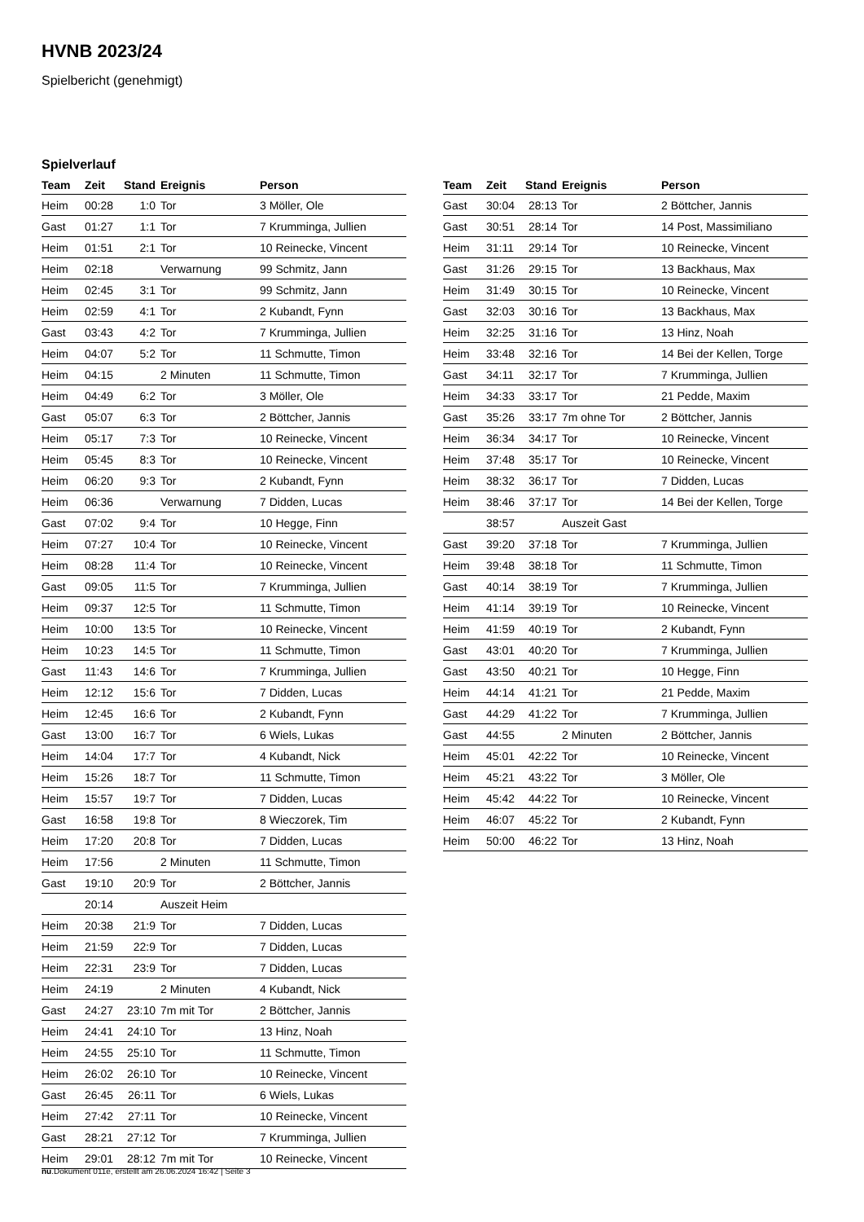HVNB 2023/24
Spielbericht (genehmigt)
Spielverlauf
| Team | Zeit | Stand | Ereignis | Person |
| --- | --- | --- | --- | --- |
| Heim | 00:28 | 1:0 | Tor | 3 Möller, Ole |
| Gast | 01:27 | 1:1 | Tor | 7 Krumminga, Jullien |
| Heim | 01:51 | 2:1 | Tor | 10 Reinecke, Vincent |
| Heim | 02:18 | | Verwarnung | 99 Schmitz, Jann |
| Heim | 02:45 | 3:1 | Tor | 99 Schmitz, Jann |
| Heim | 02:59 | 4:1 | Tor | 2 Kubandt, Fynn |
| Gast | 03:43 | 4:2 | Tor | 7 Krumminga, Jullien |
| Heim | 04:07 | 5:2 | Tor | 11 Schmutte, Timon |
| Heim | 04:15 | | 2 Minuten | 11 Schmutte, Timon |
| Heim | 04:49 | 6:2 | Tor | 3 Möller, Ole |
| Gast | 05:07 | 6:3 | Tor | 2 Böttcher, Jannis |
| Heim | 05:17 | 7:3 | Tor | 10 Reinecke, Vincent |
| Heim | 05:45 | 8:3 | Tor | 10 Reinecke, Vincent |
| Heim | 06:20 | 9:3 | Tor | 2 Kubandt, Fynn |
| Heim | 06:36 | | Verwarnung | 7 Didden, Lucas |
| Gast | 07:02 | 9:4 | Tor | 10 Hegge, Finn |
| Heim | 07:27 | 10:4 | Tor | 10 Reinecke, Vincent |
| Heim | 08:28 | 11:4 | Tor | 10 Reinecke, Vincent |
| Gast | 09:05 | 11:5 | Tor | 7 Krumminga, Jullien |
| Heim | 09:37 | 12:5 | Tor | 11 Schmutte, Timon |
| Heim | 10:00 | 13:5 | Tor | 10 Reinecke, Vincent |
| Heim | 10:23 | 14:5 | Tor | 11 Schmutte, Timon |
| Gast | 11:43 | 14:6 | Tor | 7 Krumminga, Jullien |
| Heim | 12:12 | 15:6 | Tor | 7 Didden, Lucas |
| Heim | 12:45 | 16:6 | Tor | 2 Kubandt, Fynn |
| Gast | 13:00 | 16:7 | Tor | 6 Wiels, Lukas |
| Heim | 14:04 | 17:7 | Tor | 4 Kubandt, Nick |
| Heim | 15:26 | 18:7 | Tor | 11 Schmutte, Timon |
| Heim | 15:57 | 19:7 | Tor | 7 Didden, Lucas |
| Gast | 16:58 | 19:8 | Tor | 8 Wieczorek, Tim |
| Heim | 17:20 | 20:8 | Tor | 7 Didden, Lucas |
| Heim | 17:56 | | 2 Minuten | 11 Schmutte, Timon |
| Gast | 19:10 | 20:9 | Tor | 2 Böttcher, Jannis |
| | 20:14 | | Auszeit Heim | |
| Heim | 20:38 | 21:9 | Tor | 7 Didden, Lucas |
| Heim | 21:59 | 22:9 | Tor | 7 Didden, Lucas |
| Heim | 22:31 | 23:9 | Tor | 7 Didden, Lucas |
| Heim | 24:19 | | 2 Minuten | 4 Kubandt, Nick |
| Gast | 24:27 | 23:10 | 7m mit Tor | 2 Böttcher, Jannis |
| Heim | 24:41 | 24:10 | Tor | 13 Hinz, Noah |
| Heim | 24:55 | 25:10 | Tor | 11 Schmutte, Timon |
| Heim | 26:02 | 26:10 | Tor | 10 Reinecke, Vincent |
| Gast | 26:45 | 26:11 | Tor | 6 Wiels, Lukas |
| Heim | 27:42 | 27:11 | Tor | 10 Reinecke, Vincent |
| Gast | 28:21 | 27:12 | Tor | 7 Krumminga, Jullien |
| Heim | 29:01 | 28:12 | 7m mit Tor | 10 Reinecke, Vincent |
| Team | Zeit | Stand | Ereignis | Person |
| --- | --- | --- | --- | --- |
| Gast | 30:04 | 28:13 | Tor | 2 Böttcher, Jannis |
| Gast | 30:51 | 28:14 | Tor | 14 Post, Massimiliano |
| Heim | 31:11 | 29:14 | Tor | 10 Reinecke, Vincent |
| Gast | 31:26 | 29:15 | Tor | 13 Backhaus, Max |
| Heim | 31:49 | 30:15 | Tor | 10 Reinecke, Vincent |
| Gast | 32:03 | 30:16 | Tor | 13 Backhaus, Max |
| Heim | 32:25 | 31:16 | Tor | 13 Hinz, Noah |
| Heim | 33:48 | 32:16 | Tor | 14 Bei der Kellen, Torge |
| Gast | 34:11 | 32:17 | Tor | 7 Krumminga, Jullien |
| Heim | 34:33 | 33:17 | Tor | 21 Pedde, Maxim |
| Gast | 35:26 | 33:17 | 7m ohne Tor | 2 Böttcher, Jannis |
| Heim | 36:34 | 34:17 | Tor | 10 Reinecke, Vincent |
| Heim | 37:48 | 35:17 | Tor | 10 Reinecke, Vincent |
| Heim | 38:32 | 36:17 | Tor | 7 Didden, Lucas |
| Heim | 38:46 | 37:17 | Tor | 14 Bei der Kellen, Torge |
| | 38:57 | | Auszeit Gast | |
| Gast | 39:20 | 37:18 | Tor | 7 Krumminga, Jullien |
| Heim | 39:48 | 38:18 | Tor | 11 Schmutte, Timon |
| Gast | 40:14 | 38:19 | Tor | 7 Krumminga, Jullien |
| Heim | 41:14 | 39:19 | Tor | 10 Reinecke, Vincent |
| Heim | 41:59 | 40:19 | Tor | 2 Kubandt, Fynn |
| Gast | 43:01 | 40:20 | Tor | 7 Krumminga, Jullien |
| Gast | 43:50 | 40:21 | Tor | 10 Hegge, Finn |
| Heim | 44:14 | 41:21 | Tor | 21 Pedde, Maxim |
| Gast | 44:29 | 41:22 | Tor | 7 Krumminga, Jullien |
| Gast | 44:55 | | 2 Minuten | 2 Böttcher, Jannis |
| Heim | 45:01 | 42:22 | Tor | 10 Reinecke, Vincent |
| Heim | 45:21 | 43:22 | Tor | 3 Möller, Ole |
| Heim | 45:42 | 44:22 | Tor | 10 Reinecke, Vincent |
| Heim | 46:07 | 45:22 | Tor | 2 Kubandt, Fynn |
| Heim | 50:00 | 46:22 | Tor | 13 Hinz, Noah |
nu.Dokument 011e, erstellt am 26.06.2024 16:42 | Seite 3